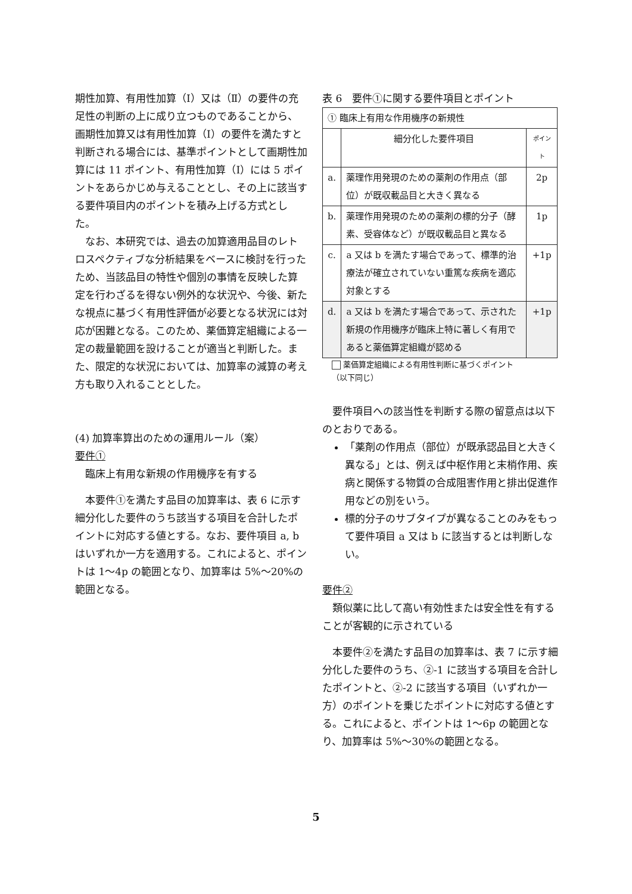期性加算、有用性加算（Ⅰ）又は（Ⅱ）の要件の充足性の判断の上に成り立つものであることから、画期性加算又は有用性加算（Ⅰ）の要件を満たすと判断される場合には、基準ポイントとして画期性加算には 11 ポイント、有用性加算（Ⅰ）には 5 ポイントをあらかじめ与えることとし、その上に該当する要件項目内のポイントを積み上げる方式とした。
なお、本研究では、過去の加算適用品目のレトロスペクティブな分析結果をベースに検討を行ったため、当該品目の特性や個別の事情を反映した算定を行わざるを得ない例外的な状況や、今後、新たな視点に基づく有用性評価が必要となる状況には対応が困難となる。このため、薬価算定組織による一定の裁量範囲を設けることが適当と判断した。また、限定的な状況においては、加算率の減算の考え方も取り入れることとした。
(4) 加算率算出のための運用ルール（案）
要件①
臨床上有用な新規の作用機序を有する
本要件①を満たす品目の加算率は、表 6 に示す細分化した要件のうち該当する項目を合計したポイントに対応する値とする。なお、要件項目 a, b はいずれか一方を適用する。これによると、ポイントは 1～4p の範囲となり、加算率は 5%～20%の範囲となる。
表 6　要件①に関する要件項目とポイント
| ① 臨床上有用な作用機序の新規性 | | |
| | 細分化した要件項目 | ポイント |
| a. | 薬理作用発現のための薬剤の作用点（部位）が既収載品目と大きく異なる | 2p |
| b. | 薬理作用発現のための薬剤の標的分子（酵素、受容体など）が既収載品目と異なる | 1p |
| c. | a 又は b を満たす場合であって、標準的治療法が確立されていない重篤な疾病を適応対象とする | +1p |
| d. | a 又は b を満たす場合であって、示された新規の作用機序が臨床上特に著しく有用であると薬価算定組織が認める | +1p |
薬価算定組織による有用性判断に基づくポイント
（以下同じ）
要件項目への該当性を判断する際の留意点は以下のとおりである。
「薬剤の作用点（部位）が既承認品目と大きく異なる」とは、例えば中枢作用と末梢作用、疾病と関係する物質の合成阻害作用と排出促進作用などの別をいう。
標的分子のサブタイプが異なることのみをもって要件項目 a 又は b に該当するとは判断しない。
要件②
類似薬に比して高い有効性または安全性を有することが客観的に示されている
本要件②を満たす品目の加算率は、表 7 に示す細分化した要件のうち、②-1 に該当する項目を合計したポイントと、②-2 に該当する項目（いずれか一方）のポイントを乗じたポイントに対応する値とする。これによると、ポイントは 1～6p の範囲となり、加算率は 5%～30%の範囲となる。
5